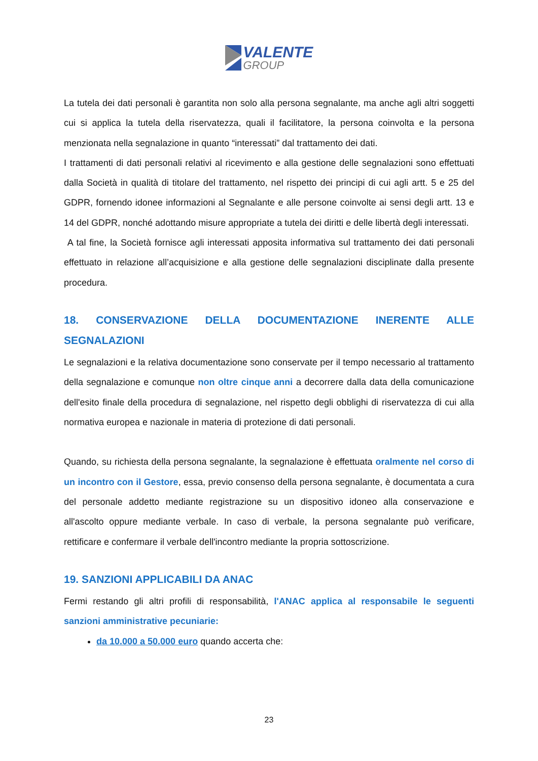VALENTE
GROUP
La tutela dei dati personali è garantita non solo alla persona segnalante, ma anche agli altri soggetti cui si applica la tutela della riservatezza, quali il facilitatore, la persona coinvolta e la persona menzionata nella segnalazione in quanto “interessati” dal trattamento dei dati.
I trattamenti di dati personali relativi al ricevimento e alla gestione delle segnalazioni sono effettuati dalla Società in qualità di titolare del trattamento, nel rispetto dei principi di cui agli artt. 5 e 25 del GDPR, fornendo idonee informazioni al Segnalante e alle persone coinvolte ai sensi degli artt. 13 e 14 del GDPR, nonché adottando misure appropriate a tutela dei diritti e delle libertà degli interessati.
A tal fine, la Società fornisce agli interessati apposita informativa sul trattamento dei dati personali effettuato in relazione all’acquisizione e alla gestione delle segnalazioni disciplinate dalla presente procedura.
18. CONSERVAZIONE DELLA DOCUMENTAZIONE INERENTE ALLE SEGNALAZIONI
Le segnalazioni e la relativa documentazione sono conservate per il tempo necessario al trattamento della segnalazione e comunque non oltre cinque anni a decorrere dalla data della comunicazione dell'esito finale della procedura di segnalazione, nel rispetto degli obblighi di riservatezza di cui alla normativa europea e nazionale in materia di protezione di dati personali.
Quando, su richiesta della persona segnalante, la segnalazione è effettuata oralmente nel corso di un incontro con il Gestore, essa, previo consenso della persona segnalante, è documentata a cura del personale addetto mediante registrazione su un dispositivo idoneo alla conservazione e all'ascolto oppure mediante verbale. In caso di verbale, la persona segnalante può verificare, rettificare e confermare il verbale dell'incontro mediante la propria sottoscrizione.
19. SANZIONI APPLICABILI DA ANAC
Fermi restando gli altri profili di responsabilità, l'ANAC applica al responsabile le seguenti sanzioni amministrative pecuniarie:
da 10.000 a 50.000 euro quando accerta che:
23